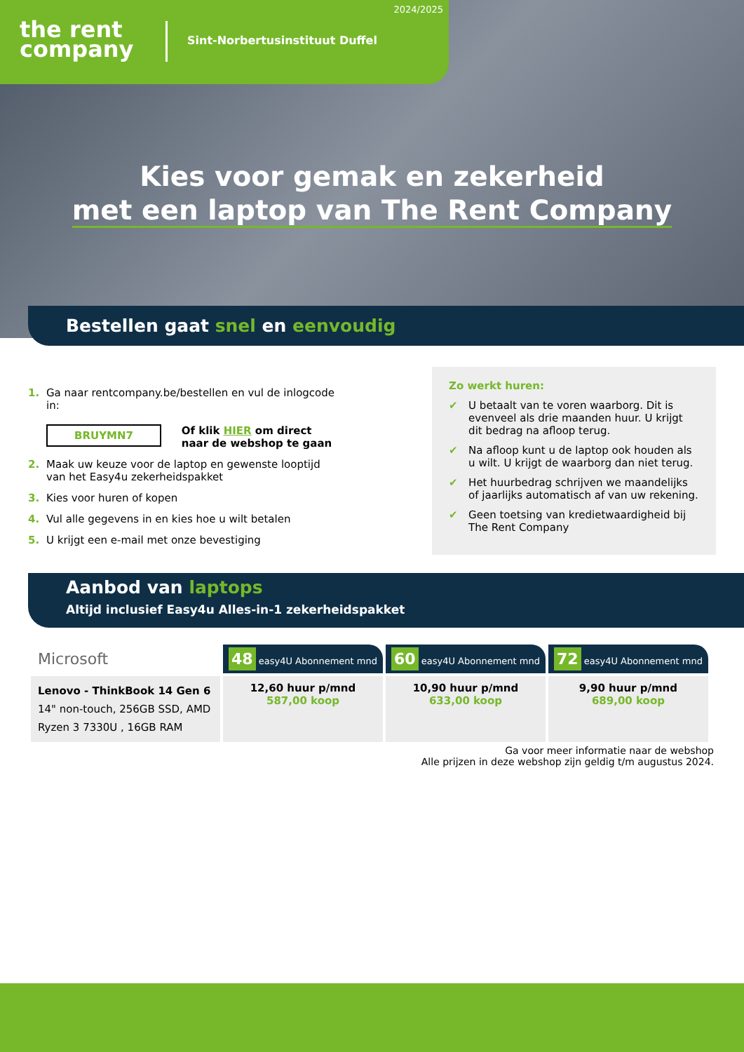the rent
company
Sint-Norbertusinstituut Duffel
2024/2025
Kies voor gemak en zekerheid
met een laptop van The Rent Company
Bestellen gaat snel en eenvoudig
1. Ga naar rentcompany.be/bestellen en vul de inlogcode in:
BRUYMN7 Of klik HIER om direct
naar de webshop te gaan
2. Maak uw keuze voor de laptop en gewenste looptijd van het Easy4u zekerheidspakket
3. Kies voor huren of kopen
4. Vul alle gegevens in en kies hoe u wilt betalen
5. U krijgt een e-mail met onze bevestiging
Zo werkt huren:
✔ U betaalt van te voren waarborg. Dit is evenveel als drie maanden huur. U krijgt dit bedrag na afloop terug.
✔ Na afloop kunt u de laptop ook houden als u wilt. U krijgt de waarborg dan niet terug.
✔ Het huurbedrag schrijven we maandelijks of jaarlijks automatisch af van uw rekening.
✔ Geen toetsing van kredietwaardigheid bij The Rent Company
Aanbod van laptops
Altijd inclusief Easy4u Alles-in-1 zekerheidspakket
| Microsoft | 48 easy4U Abonnement mnd | 60 easy4U Abonnement mnd | 72 easy4U Abonnement mnd |
| Lenovo - ThinkBook 14 Gen 6 14" non-touch, 256GB SSD, AMD Ryzen 3 7330U , 16GB RAM | 12,60 huur p/mnd 587,00 koop | 10,90 huur p/mnd 633,00 koop | 9,90 huur p/mnd 689,00 koop |
Ga voor meer informatie naar de webshop
Alle prijzen in deze webshop zijn geldig t/m augustus 2024.